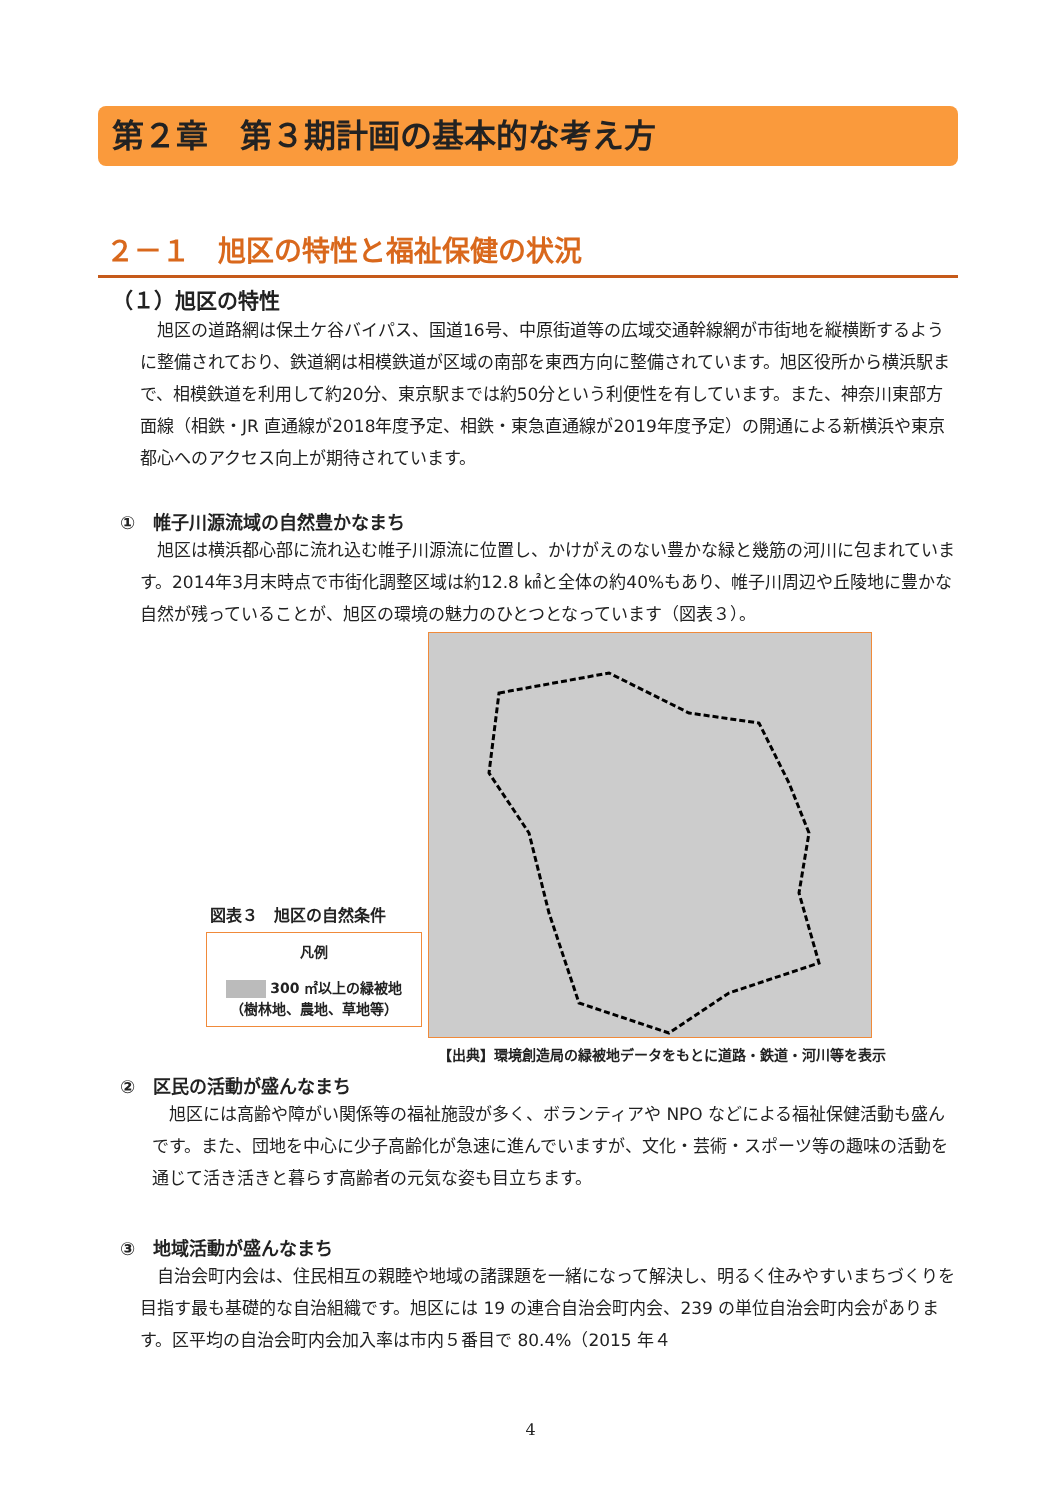第２章　第３期計画の基本的な考え方
２－１　旭区の特性と福祉保健の状況
（１）旭区の特性
旭区の道路網は保土ケ谷バイパス、国道16号、中原街道等の広域交通幹線網が市街地を縦横断するように整備されており、鉄道網は相模鉄道が区域の南部を東西方向に整備されています。旭区役所から横浜駅まで、相模鉄道を利用して約20分、東京駅までは約50分という利便性を有しています。また、神奈川東部方面線（相鉄・JR 直通線が2018年度予定、相鉄・東急直通線が2019年度予定）の開通による新横浜や東京都心へのアクセス向上が期待されています。
①　帷子川源流域の自然豊かなまち
旭区は横浜都心部に流れ込む帷子川源流に位置し、かけがえのない豊かな緑と幾筋の河川に包まれています。2014年3月末時点で市街化調整区域は約12.8 ㎢と全体の約40%もあり、帷子川周辺や丘陵地に豊かな自然が残っていることが、旭区の環境の魅力のひとつとなっています（図表３）。
図表３　旭区の自然条件
凡例
300 ㎡以上の緑被地
（樹林地、農地、草地等）
【出典】環境創造局の緑被地データをもとに道路・鉄道・河川等を表示
②　区民の活動が盛んなまち
旭区には高齢や障がい関係等の福祉施設が多く、ボランティアや NPO などによる福祉保健活動も盛んです。また、団地を中心に少子高齢化が急速に進んでいますが、文化・芸術・スポーツ等の趣味の活動を通じて活き活きと暮らす高齢者の元気な姿も目立ちます。
③　地域活動が盛んなまち
自治会町内会は、住民相互の親睦や地域の諸課題を一緒になって解決し、明るく住みやすいまちづくりを目指す最も基礎的な自治組織です。旭区には 19 の連合自治会町内会、239 の単位自治会町内会があります。区平均の自治会町内会加入率は市内５番目で 80.4%（2015 年４
4